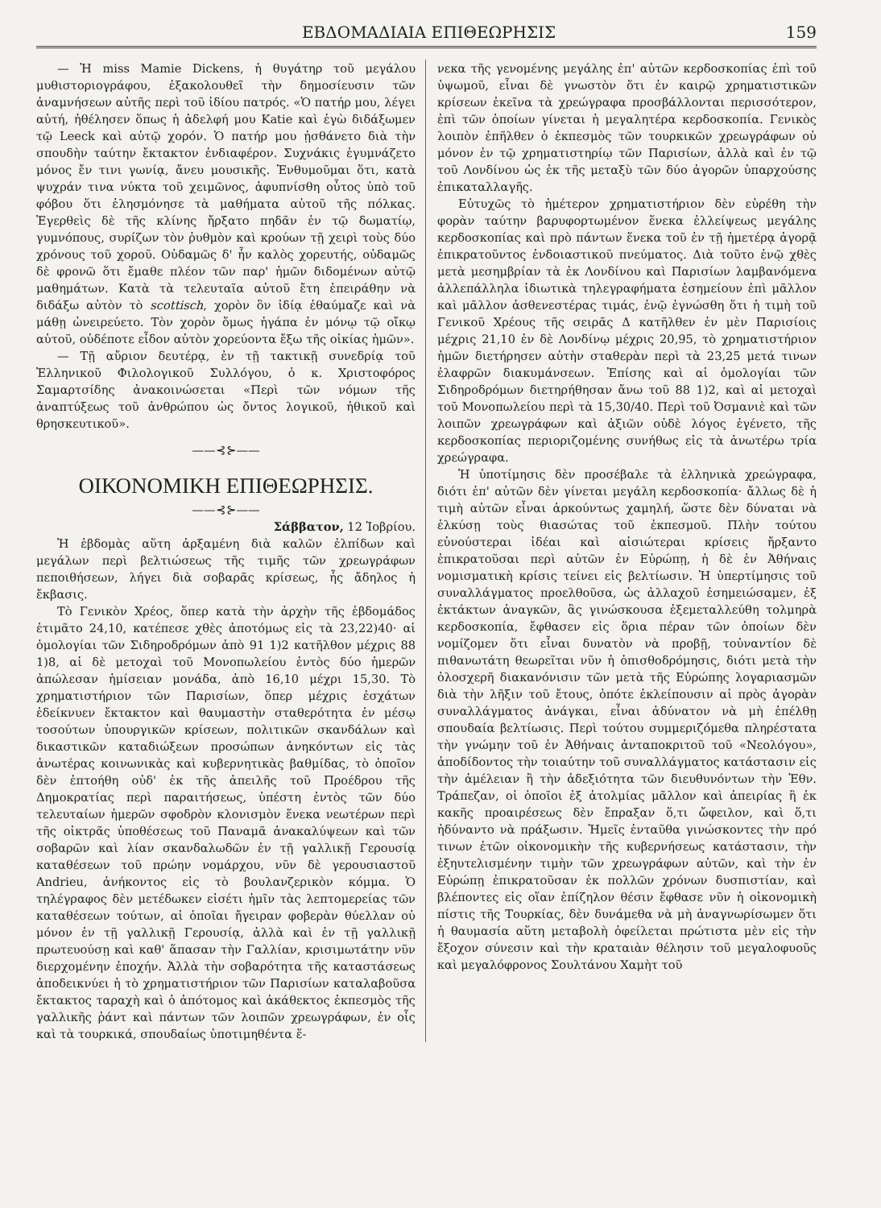ΕΒΔΟΜΑΔΙΑΙΑ ΕΠΙΘΕΩΡΗΣΙΣ 159
— Ἡ miss Mamie Dickens, ἡ θυγάτηρ τοῦ μεγάλου μυθιστοριογράφου, ἐξακολουθεῖ τὴν δημοσίευσιν τῶν ἀναμνήσεων αὐτῆς περὶ τοῦ ἰδίου πατρός. «Ὁ πατήρ μου, λέγει αὐτή, ἠθέλησεν ὅπως ἡ ἀδελφή μου Katie καὶ ἐγὼ διδάξωμεν τῷ Leeck καὶ αὐτῷ χορόν. Ὁ πατήρ μου ᾐσθάνετο διὰ τὴν σπουδὴν ταύτην ἔκτακτον ἐνδιαφέρον. Συχνάκις ἐγυμνάζετο μόνος ἔν τινι γωνίᾳ, ἄνευ μουσικῆς. Ἐνθυμοῦμαι ὅτι, κατὰ ψυχράν τινα νύκτα τοῦ χειμῶνος, ἀφυπνίσθη οὗτος ὑπὸ τοῦ φόβου ὅτι ἐλησμόνησε τὰ μαθήματα αὐτοῦ τῆς πόλκας. Ἐγερθεὶς δὲ τῆς κλίνης ἤρξατο πηδᾶν ἐν τῷ δωματίῳ, γυμνόπους, συρίζων τὸν ῥυθμὸν καὶ κρούων τῇ χειρὶ τοὺς δύο χρόνους τοῦ χοροῦ. Οὐδαμῶς δ' ἦν καλὸς χορευτής, οὐδαμῶς δὲ φρονῶ ὅτι ἔμαθε πλέον τῶν παρ' ἡμῶν διδομένων αὐτῷ μαθημάτων. Κατὰ τὰ τελευταῖα αὐτοῦ ἔτη ἐπειράθην νὰ διδάξω αὐτὸν τὸ scottisch, χορὸν ὃν ἰδίᾳ ἐθαύμαζε καὶ νὰ μάθῃ ὠνειρεύετο. Τὸν χορὸν ὅμως ἠγάπα ἐν μόνῳ τῷ οἴκῳ αὐτοῦ, οὐδέποτε εἶδον αὐτὸν χορεύοντα ἔξω τῆς οἰκίας ἡμῶν».
— Τῇ αὔριον δευτέρᾳ, ἐν τῇ τακτικῇ συνεδρίᾳ τοῦ Ἑλληνικοῦ Φιλολογικοῦ Συλλόγου, ὁ κ. Χριστοφόρος Σαμαρτσίδης ἀνακοινώσεται «Περὶ τῶν νόμων τῆς ἀναπτύξεως τοῦ ἀνθρώπου ὡς ὄντος λογικοῦ, ἠθικοῦ καὶ θρησκευτικοῦ».
——⊰⊱——
ΟΙΚΟΝΟΜΙΚΗ ΕΠΙΘΕΩΡΗΣΙΣ.
——⊰⊱——
Σάββατον, 12 Ἰοβρίου.
Ἡ ἑβδομὰς αὕτη ἀρξαμένη διὰ καλῶν ἐλπίδων καὶ μεγάλων περὶ βελτιώσεως τῆς τιμῆς τῶν χρεωγράφων πεποιθήσεων, λήγει διὰ σοβαρᾶς κρίσεως, ἧς ἄδηλος ἡ ἔκβασις.
Τὸ Γενικὸν Χρέος, ὅπερ κατὰ τὴν ἀρχὴν τῆς ἑβδομάδος ἐτιμᾶτο 24,10, κατέπεσε χθὲς ἀποτόμως εἰς τὰ 23,22)40· αἱ ὁμολογίαι τῶν Σιδηροδρόμων ἀπὸ 91 1)2 κατῆλθον μέχρις 88 1)8, αἱ δὲ μετοχαὶ τοῦ Μονοπωλείου ἐντὸς δύο ἡμερῶν ἀπώλεσαν ἡμίσειαν μονάδα, ἀπὸ 16,10 μέχρι 15,30. Τὸ χρηματιστήριον τῶν Παρισίων, ὅπερ μέχρις ἐσχάτων ἐδείκνυεν ἔκτακτον καὶ θαυμαστὴν σταθερότητα ἐν μέσῳ τοσούτων ὑπουργικῶν κρίσεων, πολιτικῶν σκανδάλων καὶ δικαστικῶν καταδιώξεων προσώπων ἀνηκόντων εἰς τὰς ἀνωτέρας κοινωνικὰς καὶ κυβερνητικὰς βαθμίδας, τὸ ὁποῖον δὲν ἐπτοήθη οὐδ' ἐκ τῆς ἀπειλῆς τοῦ Προέδρου τῆς Δημοκρατίας περὶ παραιτήσεως, ὑπέστη ἐντὸς τῶν δύο τελευταίων ἡμερῶν σφοδρὸν κλονισμὸν ἕνεκα νεωτέρων περὶ τῆς οἰκτρᾶς ὑποθέσεως τοῦ Παναμᾶ ἀνακαλύψεων καὶ τῶν σοβαρῶν καὶ λίαν σκανδαλωδῶν ἐν τῇ γαλλικῇ Γερουσίᾳ καταθέσεων τοῦ πρώην νομάρχου, νῦν δὲ γερουσιαστοῦ Andrieu, ἀνήκοντος εἰς τὸ βουλανζερικὸν κόμμα. Ὁ τηλέγραφος δὲν μετέδωκεν εἰσέτι ἡμῖν τὰς λεπτομερείας τῶν καταθέσεων τούτων, αἱ ὁποῖαι ἤγειραν φοβερὰν θύελλαν οὐ μόνον ἐν τῇ γαλλικῇ Γερουσίᾳ, ἀλλὰ καὶ ἐν τῇ γαλλικῇ πρωτευούσῃ καὶ καθ' ἅπασαν τὴν Γαλλίαν, κρισιμωτάτην νῦν διερχομένην ἐποχήν. Ἀλλὰ τὴν σοβαρότητα τῆς καταστάσεως ἀποδεικνύει ἡ τὸ χρηματιστήριον τῶν Παρισίων καταλαβοῦσα ἔκτακτος ταραχὴ καὶ ὁ ἀπότομος καὶ ἀκάθεκτος ἐκπεσμὸς τῆς γαλλικῆς ῥάντ καὶ πάντων τῶν λοιπῶν χρεωγράφων, ἐν οἷς καὶ τὰ τουρκικά, σπουδαίως ὑποτιμηθέντα ἕ-
νεκα τῆς γενομένης μεγάλης ἐπ' αὐτῶν κερδοσκοπίας ἐπὶ τοῦ ὑψωμοῦ, εἶναι δὲ γνωστὸν ὅτι ἐν καιρῷ χρηματιστικῶν κρίσεων ἐκεῖνα τὰ χρεώγραφα προσβάλλονται περισσότερον, ἐπὶ τῶν ὁποίων γίνεται ἡ μεγαλητέρα κερδοσκοπία. Γενικὸς λοιπὸν ἐπῆλθεν ὁ ἐκπεσμὸς τῶν τουρκικῶν χρεωγράφων οὐ μόνον ἐν τῷ χρηματιστηρίῳ τῶν Παρισίων, ἀλλὰ καὶ ἐν τῷ τοῦ Λονδίνου ὡς ἐκ τῆς μεταξὺ τῶν δύο ἀγορῶν ὑπαρχούσης ἐπικαταλλαγῆς.
Εὐτυχῶς τὸ ἡμέτερον χρηματιστήριον δὲν εὑρέθη τὴν φορὰν ταύτην βαρυφορτωμένον ἕνεκα ἐλλείψεως μεγάλης κερδοσκοπίας καὶ πρὸ πάντων ἕνεκα τοῦ ἐν τῇ ἡμετέρᾳ ἀγορᾷ ἐπικρατοῦντος ἐνδοιαστικοῦ πνεύματος. Διὰ τοῦτο ἐνῷ χθὲς μετὰ μεσημβρίαν τὰ ἐκ Λονδίνου καὶ Παρισίων λαμβανόμενα ἀλλεπάλληλα ἰδιωτικὰ τηλεγραφήματα ἐσημείουν ἐπὶ μᾶλλον καὶ μᾶλλον ἀσθενεστέρας τιμάς, ἐνῷ ἐγνώσθη ὅτι ἡ τιμὴ τοῦ Γενικοῦ Χρέους τῆς σειρᾶς Δ κατῆλθεν ἐν μὲν Παρισίοις μέχρις 21,10 ἐν δὲ Λονδίνῳ μέχρις 20,95, τὸ χρηματιστήριον ἡμῶν διετήρησεν αὐτὴν σταθερὰν περὶ τὰ 23,25 μετά τινων ἐλαφρῶν διακυμάνσεων. Ἐπίσης καὶ αἱ ὁμολογίαι τῶν Σιδηροδρόμων διετηρήθησαν ἄνω τοῦ 88 1)2, καὶ αἱ μετοχαὶ τοῦ Μονοπωλείου περὶ τὰ 15,30/40. Περὶ τοῦ Ὀσμανιὲ καὶ τῶν λοιπῶν χρεωγράφων καὶ ἀξιῶν οὐδὲ λόγος ἐγένετο, τῆς κερδοσκοπίας περιοριζομένης συνήθως εἰς τὰ ἀνωτέρω τρία χρεώγραφα.
Ἡ ὑποτίμησις δὲν προσέβαλε τὰ ἑλληνικὰ χρεώγραφα, διότι ἐπ' αὐτῶν δὲν γίνεται μεγάλη κερδοσκοπία· ἄλλως δὲ ἡ τιμὴ αὐτῶν εἶναι ἀρκούντως χαμηλή, ὥστε δὲν δύναται νὰ ἑλκύσῃ τοὺς θιασώτας τοῦ ἐκπεσμοῦ. Πλὴν τούτου εὐνούστεραι ἰδέαι καὶ αἰσιώτεραι κρίσεις ἤρξαντο ἐπικρατοῦσαι περὶ αὐτῶν ἐν Εὐρώπῃ, ἡ δὲ ἐν Ἀθήναις νομισματικὴ κρίσις τείνει εἰς βελτίωσιν. Ἡ ὑπερτίμησις τοῦ συναλλάγματος προελθοῦσα, ὡς ἀλλαχοῦ ἐσημειώσαμεν, ἐξ ἐκτάκτων ἀναγκῶν, ἃς γινώσκουσα ἐξεμεταλλεύθη τολμηρὰ κερδοσκοπία, ἔφθασεν εἰς ὅρια πέραν τῶν ὁποίων δὲν νομίζομεν ὅτι εἶναι δυνατὸν νὰ προβῇ, τοὐναντίον δὲ πιθανωτάτη θεωρεῖται νῦν ἡ ὀπισθοδρόμησις, διότι μετὰ τὴν ὁλοσχερῆ διακανόνισιν τῶν μετὰ τῆς Εὐρώπης λογαριασμῶν διὰ τὴν λῆξιν τοῦ ἔτους, ὁπότε ἐκλείπουσιν αἱ πρὸς ἀγορὰν συναλλάγματος ἀνάγκαι, εἶναι ἀδύνατον νὰ μὴ ἐπέλθῃ σπουδαία βελτίωσις. Περὶ τούτου συμμεριζόμεθα πληρέστατα τὴν γνώμην τοῦ ἐν Ἀθήναις ἀνταποκριτοῦ τοῦ «Νεολόγου», ἀποδίδοντος τὴν τοιαύτην τοῦ συναλλάγματος κατάστασιν εἰς τὴν ἀμέλειαν ἢ τὴν ἀδεξιότητα τῶν διευθυνόντων τὴν Ἐθν. Τράπεζαν, οἱ ὁποῖοι ἐξ ἀτολμίας μᾶλλον καὶ ἀπειρίας ἢ ἐκ κακῆς προαιρέσεως δὲν ἔπραξαν ὅ,τι ὤφειλον, καὶ ὅ,τι ἠδύναντο νὰ πράξωσιν. Ἡμεῖς ἐνταῦθα γινώσκοντες τὴν πρό τινων ἐτῶν οἰκονομικὴν τῆς κυβερνήσεως κατάστασιν, τὴν ἐξηυτελισμένην τιμὴν τῶν χρεωγράφων αὐτῶν, καὶ τὴν ἐν Εὐρώπῃ ἐπικρατοῦσαν ἐκ πολλῶν χρόνων δυσπιστίαν, καὶ βλέποντες εἰς οἵαν ἐπίζηλον θέσιν ἔφθασε νῦν ἡ οἰκονομικὴ πίστις τῆς Τουρκίας, δὲν δυνάμεθα νὰ μὴ ἀναγνωρίσωμεν ὅτι ἡ θαυμασία αὕτη μεταβολὴ ὀφείλεται πρώτιστα μὲν εἰς τὴν ἔξοχον σύνεσιν καὶ τὴν κραταιὰν θέλησιν τοῦ μεγαλοφυοῦς καὶ μεγαλόφρονος Σουλτάνου Χαμὴτ τοῦ